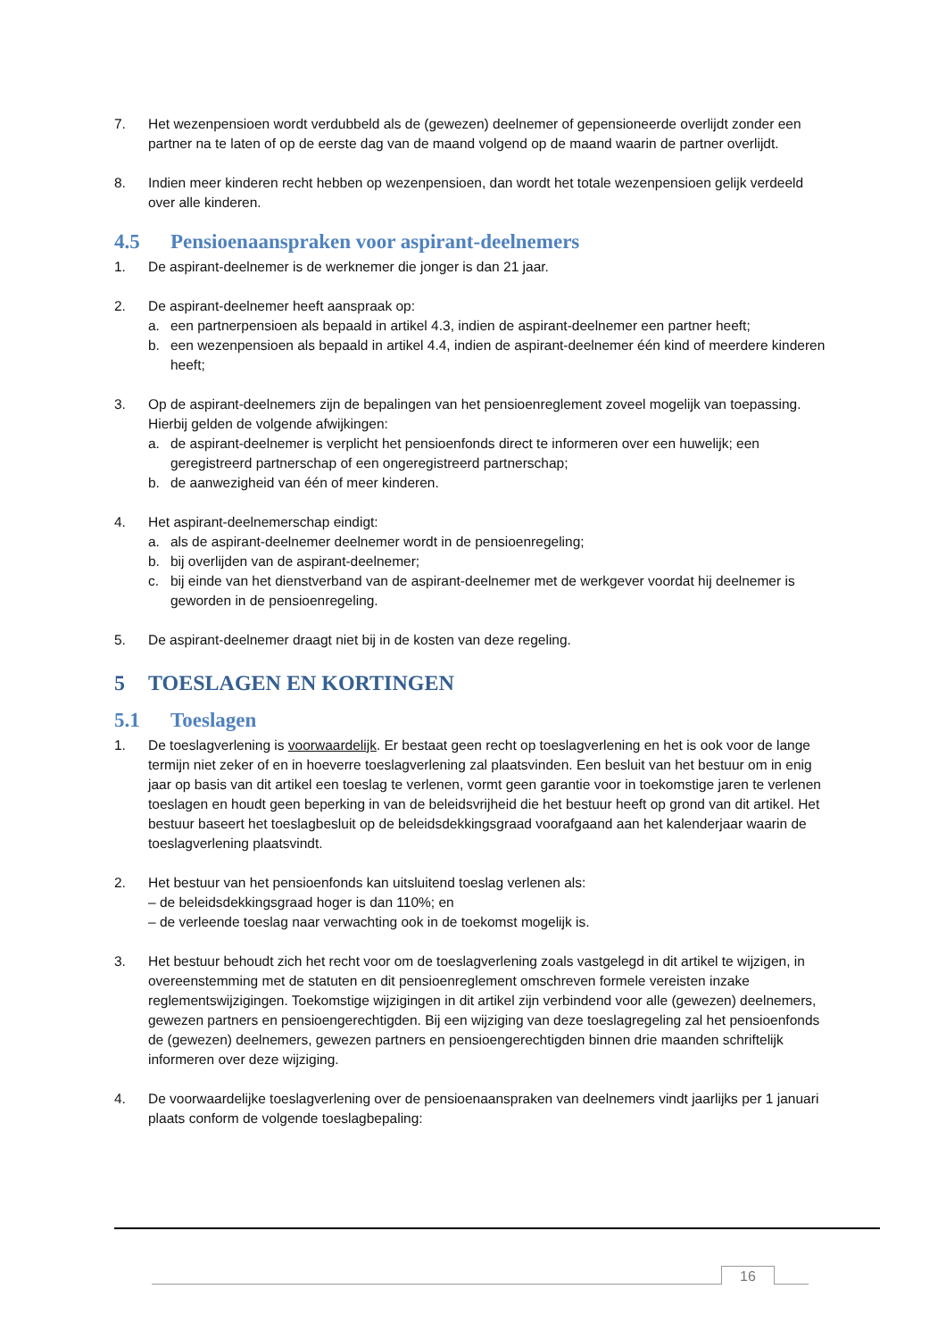7. Het wezenpensioen wordt verdubbeld als de (gewezen) deelnemer of gepensioneerde overlijdt zonder een partner na te laten of op de eerste dag van de maand volgend op de maand waarin de partner overlijdt.
8. Indien meer kinderen recht hebben op wezenpensioen, dan wordt het totale wezenpensioen gelijk verdeeld over alle kinderen.
4.5 Pensioenaanspraken voor aspirant-deelnemers
1. De aspirant-deelnemer is de werknemer die jonger is dan 21 jaar.
2. De aspirant-deelnemer heeft aanspraak op:
a. een partnerpensioen als bepaald in artikel 4.3, indien de aspirant-deelnemer een partner heeft;
b. een wezenpensioen als bepaald in artikel 4.4, indien de aspirant-deelnemer één kind of meerdere kinderen heeft;
3. Op de aspirant-deelnemers zijn de bepalingen van het pensioenreglement zoveel mogelijk van toepassing. Hierbij gelden de volgende afwijkingen:
a. de aspirant-deelnemer is verplicht het pensioenfonds direct te informeren over een huwelijk; een geregistreerd partnerschap of een ongeregistreerd partnerschap;
b. de aanwezigheid van één of meer kinderen.
4. Het aspirant-deelnemerschap eindigt:
a. als de aspirant-deelnemer deelnemer wordt in de pensioenregeling;
b. bij overlijden van de aspirant-deelnemer;
c. bij einde van het dienstverband van de aspirant-deelnemer met de werkgever voordat hij deelnemer is geworden in de pensioenregeling.
5. De aspirant-deelnemer draagt niet bij in de kosten van deze regeling.
5 TOESLAGEN EN KORTINGEN
5.1 Toeslagen
1. De toeslagverlening is voorwaardelijk. Er bestaat geen recht op toeslagverlening en het is ook voor de lange termijn niet zeker of en in hoeverre toeslagverlening zal plaatsvinden. Een besluit van het bestuur om in enig jaar op basis van dit artikel een toeslag te verlenen, vormt geen garantie voor in toekomstige jaren te verlenen toeslagen en houdt geen beperking in van de beleidsvrijheid die het bestuur heeft op grond van dit artikel. Het bestuur baseert het toeslagbesluit op de beleidsdekkingsgraad voorafgaand aan het kalenderjaar waarin de toeslagverlening plaatsvindt.
2. Het bestuur van het pensioenfonds kan uitsluitend toeslag verlenen als:
– de beleidsdekkingsgraad hoger is dan 110%; en
– de verleende toeslag naar verwachting ook in de toekomst mogelijk is.
3. Het bestuur behoudt zich het recht voor om de toeslagverlening zoals vastgelegd in dit artikel te wijzigen, in overeenstemming met de statuten en dit pensioenreglement omschreven formele vereisten inzake reglementswijzigingen. Toekomstige wijzigingen in dit artikel zijn verbindend voor alle (gewezen) deelnemers, gewezen partners en pensioengerechtigden. Bij een wijziging van deze toeslagregeling zal het pensioenfonds de (gewezen) deelnemers, gewezen partners en pensioengerechtigden binnen drie maanden schriftelijk informeren over deze wijziging.
4. De voorwaardelijke toeslagverlening over de pensioenaanspraken van deelnemers vindt jaarlijks per 1 januari plaats conform de volgende toeslagbepaling:
16